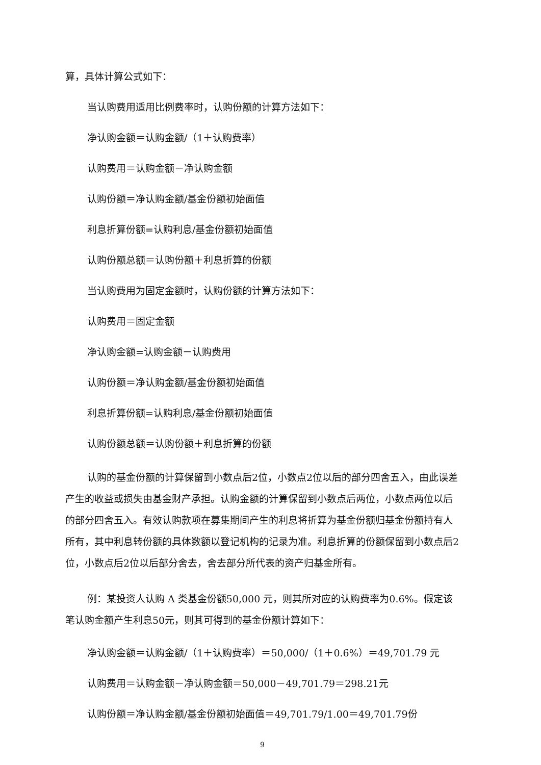算，具体计算公式如下：
当认购费用适用比例费率时，认购份额的计算方法如下：
净认购金额＝认购金额/（1＋认购费率）
认购费用＝认购金额－净认购金额
认购份额＝净认购金额/基金份额初始面值
利息折算份额=认购利息/基金份额初始面值
认购份额总额＝认购份额＋利息折算的份额
当认购费用为固定金额时，认购份额的计算方法如下：
认购费用＝固定金额
净认购金额=认购金额－认购费用
认购份额＝净认购金额/基金份额初始面值
利息折算份额=认购利息/基金份额初始面值
认购份额总额＝认购份额＋利息折算的份额
认购的基金份额的计算保留到小数点后2位，小数点2位以后的部分四舍五入，由此误差产生的收益或损失由基金财产承担。认购金额的计算保留到小数点后两位，小数点两位以后的部分四舍五入。有效认购款项在募集期间产生的利息将折算为基金份额归基金份额持有人所有，其中利息转份额的具体数额以登记机构的记录为准。利息折算的份额保留到小数点后2位，小数点后2位以后部分舍去，舍去部分所代表的资产归基金所有。
例：某投资人认购 A 类基金份额50,000 元，则其所对应的认购费率为0.6%。假定该笔认购金额产生利息50元，则其可得到的基金份额计算如下：
净认购金额＝认购金额/（1＋认购费率）＝50,000/（1＋0.6%）＝49,701.79 元
认购费用＝认购金额－净认购金额＝50,000－49,701.79＝298.21元
认购份额＝净认购金额/基金份额初始面值＝49,701.79/1.00＝49,701.79份
9